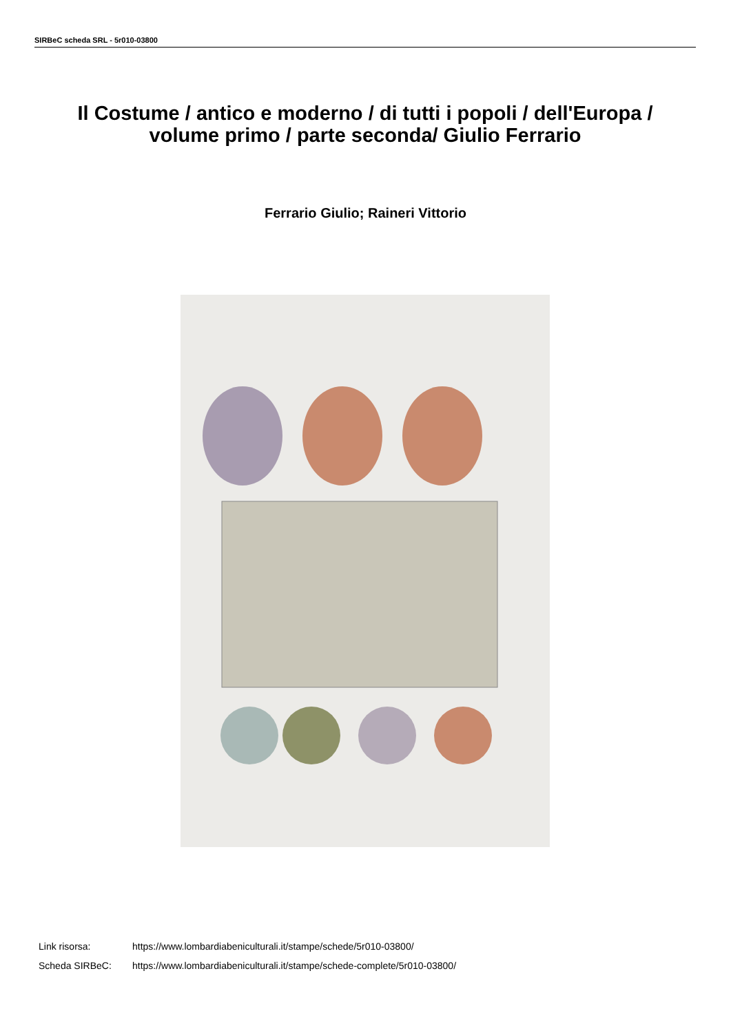SIRBeC scheda SRL - 5r010-03800
Il Costume / antico e moderno / di tutti i popoli / dell'Europa / volume primo / parte seconda/ Giulio Ferrario
Ferrario Giulio; Raineri Vittorio
Link risorsa: https://www.lombardiabeniculturali.it/stampe/schede/5r010-03800/
Scheda SIRBeC: https://www.lombardiabeniculturali.it/stampe/schede-complete/5r010-03800/